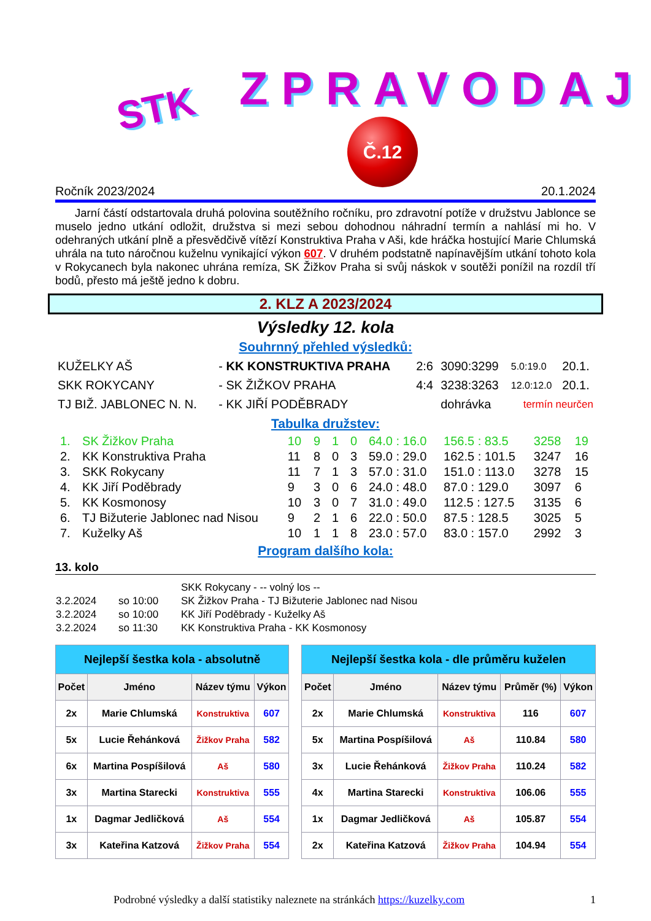STK ZPRAVODAJ
Č.12
Ročník 2023/2024 20.1.2024
Jarní částí odstartovala druhá polovina soutěžního ročníku, pro zdravotní potíže v družstvu Jablonce se muselo jedno utkání odložit, družstva si mezi sebou dohodnou náhradní termín a nahlásí mi ho. V odehraných utkání plně a přesvědčivě vítězí Konstruktiva Praha v Aši, kde hráčka hostující Marie Chlumská uhrála na tuto náročnou kuželnu vynikající výkon 607. V druhém podstatně napínavějším utkání tohoto kola v Rokycanech byla nakonec uhrána remíza, SK Žižkov Praha si svůj náskok v soutěži ponížil na rozdíl tří bodů, přesto má ještě jedno k dobru.
2. KLZ A 2023/2024
Výsledky 12. kola
Souhrnný přehled výsledků:
| KUŽELKY AŠ | - KK KONSTRUKTIVA PRAHA | 2:6 | 3090:3299 | 5.0:19.0 | 20.1. |
| SKK ROKYCANY | - SK ŽIŽKOV PRAHA | 4:4 | 3238:3263 | 12.0:12.0 | 20.1. |
| TJ BIŽ. JABLONEC N. N. | - KK JIŘÍ PODĚBRADY | | dohrávka | termín neurčen | |
Tabulka družstev:
| 1. | SK Žižkov Praha | 10 | 9 | 1 | 0 | 64.0 : 16.0 | 156.5 : 83.5 | 3258 | 19 |
| 2. | KK Konstruktiva Praha | 11 | 8 | 0 | 3 | 59.0 : 29.0 | 162.5 : 101.5 | 3247 | 16 |
| 3. | SKK Rokycany | 11 | 7 | 1 | 3 | 57.0 : 31.0 | 151.0 : 113.0 | 3278 | 15 |
| 4. | KK Jiří Poděbrady | 9 | 3 | 0 | 6 | 24.0 : 48.0 | 87.0 : 129.0 | 3097 | 6 |
| 5. | KK Kosmonosy | 10 | 3 | 0 | 7 | 31.0 : 49.0 | 112.5 : 127.5 | 3135 | 6 |
| 6. | TJ Bižuterie Jablonec nad Nisou | 9 | 2 | 1 | 6 | 22.0 : 50.0 | 87.5 : 128.5 | 3025 | 5 |
| 7. | Kuželky Aš | 10 | 1 | 1 | 8 | 23.0 : 57.0 | 83.0 : 157.0 | 2992 | 3 |
Program dalšího kola:
13. kolo
| | | SKK Rokycany - -- volný los -- |
| 3.2.2024 | so 10:00 | SK Žižkov Praha - TJ Bižuterie Jablonec nad Nisou |
| 3.2.2024 | so 10:00 | KK Jiří Poděbrady - Kuželky Aš |
| 3.2.2024 | so 11:30 | KK Konstruktiva Praha - KK Kosmonosy |
| Nejlepší šestka kola - absolutně | | | | | Nejlepší šestka kola - dle průměru kuželen | | | | |
| Počet | Jméno | Název týmu | Výkon | | Počet | Jméno | Název týmu | Průměr (%) | Výkon |
| 2x | Marie Chlumská | Konstruktiva | 607 | | 2x | Marie Chlumská | Konstruktiva | 116 | 607 |
| 5x | Lucie Řehánková | Žižkov Praha | 582 | | 5x | Martina Pospíšilová | Aš | 110.84 | 580 |
| 6x | Martina Pospíšilová | Aš | 580 | | 3x | Lucie Řehánková | Žižkov Praha | 110.24 | 582 |
| 3x | Martina Starecki | Konstruktiva | 555 | | 4x | Martina Starecki | Konstruktiva | 106.06 | 555 |
| 1x | Dagmar Jedličková | Aš | 554 | | 1x | Dagmar Jedličková | Aš | 105.87 | 554 |
| 3x | Kateřina Katzová | Žižkov Praha | 554 | | 2x | Kateřina Katzová | Žižkov Praha | 104.94 | 554 |
Podrobné výsledky a další statistiky naleznete na stránkách https://kuzelky.com 1